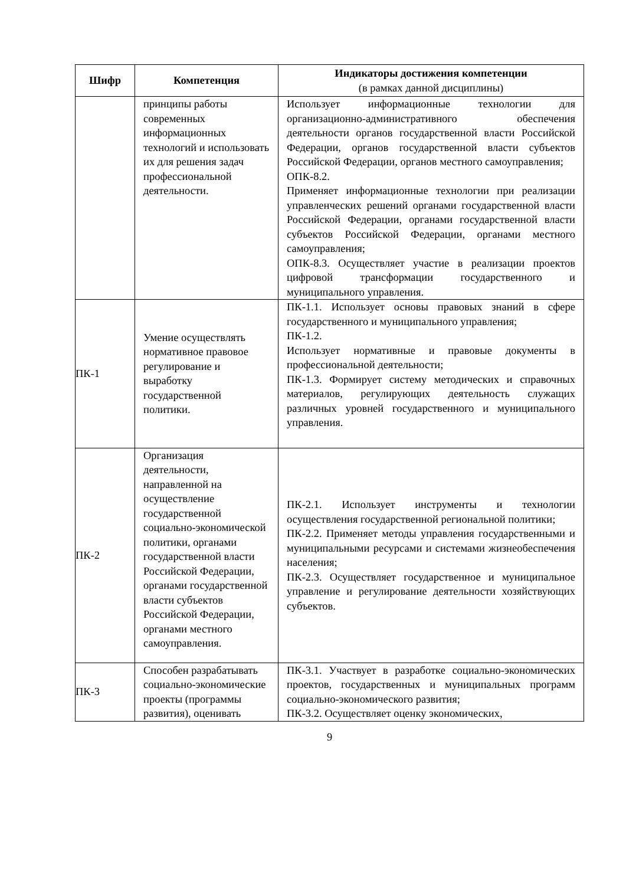| Шифр | Компетенция | Индикаторы достижения компетенции (в рамках данной дисциплины) |
| --- | --- | --- |
| | принципы работы современных информационных технологий и использовать их для решения задач профессиональной деятельности. | Использует информационные технологии для организационно-административного обеспечения деятельности органов государственной власти Российской Федерации, органов государственной власти субъектов Российской Федерации, органов местного самоуправления; ОПК-8.2. Применяет информационные технологии при реализации управленческих решений органами государственной власти Российской Федерации, органами государственной власти субъектов Российской Федерации, органами местного самоуправления; ОПК-8.3. Осуществляет участие в реализации проектов цифровой трансформации государственного и муниципального управления. |
| ПК-1 | Умение осуществлять нормативное правовое регулирование и выработку государственной политики. | ПК-1.1. Использует основы правовых знаний в сфере государственного и муниципального управления; ПК-1.2. Использует нормативные и правовые документы в профессиональной деятельности; ПК-1.3. Формирует систему методических и справочных материалов, регулирующих деятельность служащих различных уровней государственного и муниципального управления. |
| ПК-2 | Организация деятельности, направленной на осуществление государственной социально-экономической политики, органами государственной власти Российской Федерации, органами государственной власти субъектов Российской Федерации, органами местного самоуправления. | ПК-2.1. Использует инструменты и технологии осуществления государственной региональной политики; ПК-2.2. Применяет методы управления государственными и муниципальными ресурсами и системами жизнеобеспечения населения; ПК-2.3. Осуществляет государственное и муниципальное управление и регулирование деятельности хозяйствующих субъектов. |
| ПК-3 | Способен разрабатывать социально-экономические проекты (программы развития), оценивать | ПК-3.1. Участвует в разработке социально-экономических проектов, государственных и муниципальных программ социально-экономического развития; ПК-3.2. Осуществляет оценку экономических, |
9